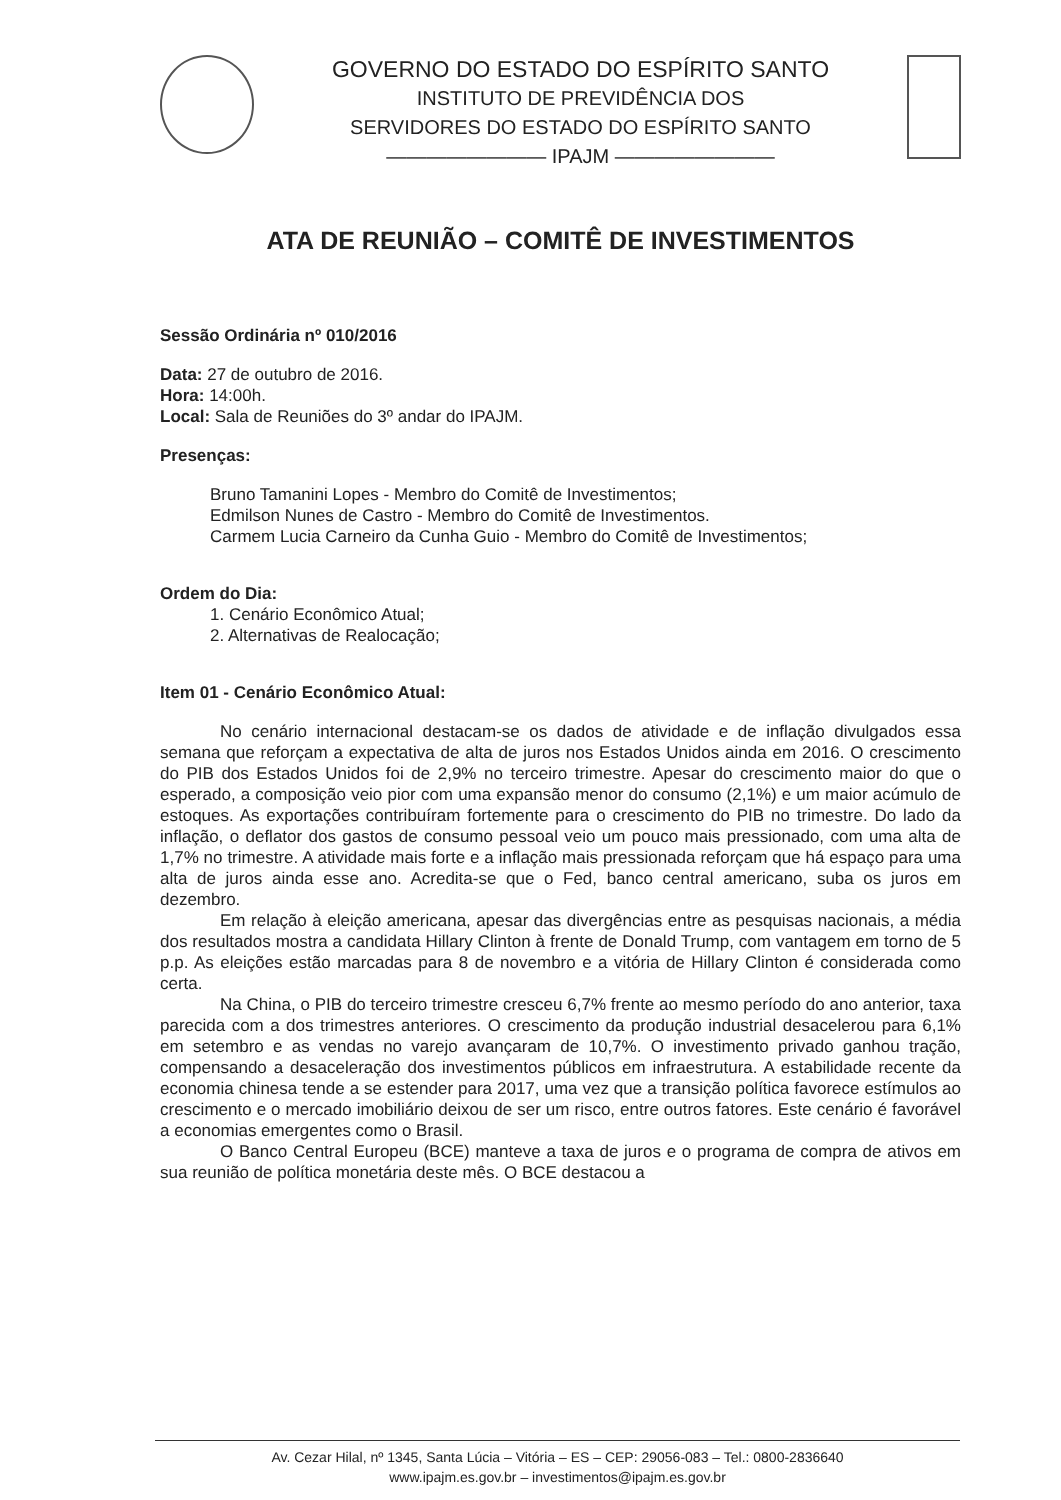GOVERNO DO ESTADO DO ESPÍRITO SANTO
INSTITUTO DE PREVIDÊNCIA DOS
SERVIDORES DO ESTADO DO ESPÍRITO SANTO
———————— IPAJM ————————
ATA DE REUNIÃO – COMITÊ DE INVESTIMENTOS
Sessão Ordinária nº 010/2016
Data: 27 de outubro de 2016.
Hora: 14:00h.
Local: Sala de Reuniões do 3º andar do IPAJM.
Presenças:
Bruno Tamanini Lopes - Membro do Comitê de Investimentos;
Edmilson Nunes de Castro - Membro do Comitê de Investimentos.
Carmem Lucia Carneiro da Cunha Guio - Membro do Comitê de Investimentos;
Ordem do Dia:
1. Cenário Econômico Atual;
2. Alternativas de Realocação;
Item 01 - Cenário Econômico Atual:
No cenário internacional destacam-se os dados de atividade e de inflação divulgados essa semana que reforçam a expectativa de alta de juros nos Estados Unidos ainda em 2016. O crescimento do PIB dos Estados Unidos foi de 2,9% no terceiro trimestre. Apesar do crescimento maior do que o esperado, a composição veio pior com uma expansão menor do consumo (2,1%) e um maior acúmulo de estoques. As exportações contribuíram fortemente para o crescimento do PIB no trimestre. Do lado da inflação, o deflator dos gastos de consumo pessoal veio um pouco mais pressionado, com uma alta de 1,7% no trimestre. A atividade mais forte e a inflação mais pressionada reforçam que há espaço para uma alta de juros ainda esse ano. Acredita-se que o Fed, banco central americano, suba os juros em dezembro.
Em relação à eleição americana, apesar das divergências entre as pesquisas nacionais, a média dos resultados mostra a candidata Hillary Clinton à frente de Donald Trump, com vantagem em torno de 5 p.p. As eleições estão marcadas para 8 de novembro e a vitória de Hillary Clinton é considerada como certa.
Na China, o PIB do terceiro trimestre cresceu 6,7% frente ao mesmo período do ano anterior, taxa parecida com a dos trimestres anteriores. O crescimento da produção industrial desacelerou para 6,1% em setembro e as vendas no varejo avançaram de 10,7%. O investimento privado ganhou tração, compensando a desaceleração dos investimentos públicos em infraestrutura. A estabilidade recente da economia chinesa tende a se estender para 2017, uma vez que a transição política favorece estímulos ao crescimento e o mercado imobiliário deixou de ser um risco, entre outros fatores. Este cenário é favorável a economias emergentes como o Brasil.
O Banco Central Europeu (BCE) manteve a taxa de juros e o programa de compra de ativos em sua reunião de política monetária deste mês. O BCE destacou a
Av. Cezar Hilal, nº 1345, Santa Lúcia – Vitória – ES – CEP: 29056-083 – Tel.: 0800-2836640
www.ipajm.es.gov.br – investimentos@ipajm.es.gov.br